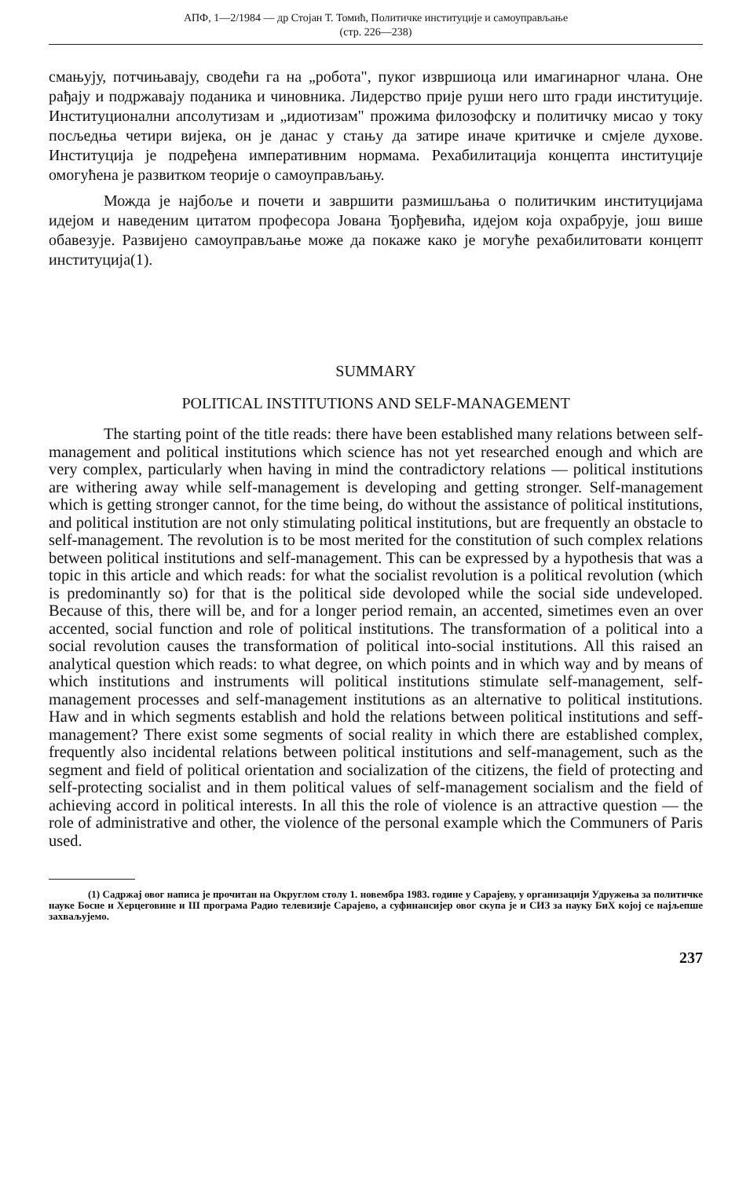АПФ, 1—2/1984 — др Стојан Т. Томић, Политичке институције и самоуправљање
(стр. 226—238)
смањују, потчињавају, сводећи га на „робота", пуког извршиоца или имагинарног члана. Оне рађају и подржавају поданика и чиновника. Лидерство прије руши него што гради институције. Институционални апсолутизам и „идиотизам" прожима филозофску и политичку мисао у току посљедња четири вијека, он је данас у стању да затире иначе критичке и смјеле духове. Институција је подређена императивним нормама. Рехабилитација концепта институције омогућена је развитком теорије о самоуправљању.
Можда је најбоље и почети и завршити размишљања о политичким институцијама идејом и наведеним цитатом професора Јована Ђорђевића, идејом која охрабрује, још више обавезује. Развијено самоуправљање може да покаже како је могуће рехабилитовати концепт институција(1).
SUMMARY
POLITICAL INSTITUTIONS AND SELF-MANAGEMENT
The starting point of the title reads: there have been established many relations between self-management and political institutions which science has not yet researched enough and which are very complex, particularly when having in mind the contradictory relations — political institutions are withering away while self-management is developing and getting stronger. Self-management which is getting stronger cannot, for the time being, do without the assistance of political institutions, and political institution are not only stimulating political institutions, but are frequently an obstacle to self-management. The revolution is to be most merited for the constitution of such complex relations between political institutions and self-management. This can be expressed by a hypothesis that was a topic in this article and which reads: for what the socialist revolution is a political revolution (which is predominantly so) for that is the political side devoloped while the social side undeveloped. Because of this, there will be, and for a longer period remain, an accented, simetimes even an over accented, social function and role of political institutions. The transformation of a political into a social revolution causes the transformation of political into-social institutions. All this raised an analytical question which reads: to what degree, on which points and in which way and by means of which institutions and instruments will political institutions stimulate self-management, self-management processes and self-management institutions as an alternative to political institutions. Haw and in which segments establish and hold the relations between political institutions and seff-management? There exist some segments of social reality in which there are established complex, frequently also incidental relations between political institutions and self-management, such as the segment and field of political orientation and socialization of the citizens, the field of protecting and self-protecting socialist and in them political values of self-management socialism and the field of achieving accord in political interests. In all this the role of violence is an attractive question — the role of administrative and other, the violence of the personal example which the Communers of Paris used.
(1) Садржај овог написа је прочитан на Округлом столу 1. новембра 1983. године у Сарајеву, у организацији Удружења за политичке науке Босне и Херцеговине и III програма Радио телевизије Сарајево, а суфинансијер овог скупа је и СИЗ за науку БиХ којој се најљепше захваљујемо.
237